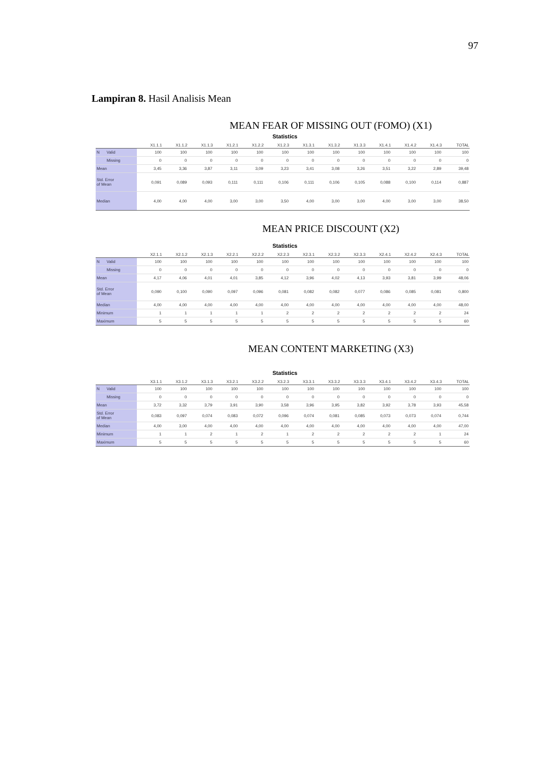97
Lampiran 8. Hasil Analisis Mean
MEAN FEAR OF MISSING OUT (FOMO) (X1)
Statistics
| | | X1.1.1 | X1.1.2 | X1.1.3 | X1.2.1 | X1.2.2 | X1.2.3 | X1.3.1 | X1.3.2 | X1.3.3 | X1.4.1 | X1.4.2 | X1.4.3 | TOTAL |
| --- | --- | --- | --- | --- | --- | --- | --- | --- | --- | --- | --- | --- | --- | --- |
| N | Valid | 100 | 100 | 100 | 100 | 100 | 100 | 100 | 100 | 100 | 100 | 100 | 100 | 100 |
| | Missing | 0 | 0 | 0 | 0 | 0 | 0 | 0 | 0 | 0 | 0 | 0 | 0 | 0 |
| Mean | | 3,45 | 3,36 | 3,87 | 3,11 | 3,09 | 3,23 | 3,41 | 3,08 | 3,26 | 3,51 | 3,22 | 2,89 | 39,48 |
| Std. Error of Mean | | 0,091 | 0,089 | 0,093 | 0,111 | 0,111 | 0,106 | 0,111 | 0,106 | 0,105 | 0,088 | 0,100 | 0,114 | 0,887 |
| Median | | 4,00 | 4,00 | 4,00 | 3,00 | 3,00 | 3,50 | 4,00 | 3,00 | 3,00 | 4,00 | 3,00 | 3,00 | 38,50 |
MEAN PRICE DISCOUNT (X2)
Statistics
| | | X2.1.1 | X2.1.2 | X2.1.3 | X2.2.1 | X2.2.2 | X2.2.3 | X2.3.1 | X2.3.2 | X2.3.3 | X2.4.1 | X2.4.2 | X2.4.3 | TOTAL |
| --- | --- | --- | --- | --- | --- | --- | --- | --- | --- | --- | --- | --- | --- | --- |
| N | Valid | 100 | 100 | 100 | 100 | 100 | 100 | 100 | 100 | 100 | 100 | 100 | 100 | 100 |
| | Missing | 0 | 0 | 0 | 0 | 0 | 0 | 0 | 0 | 0 | 0 | 0 | 0 | 0 |
| Mean | | 4,17 | 4,06 | 4,01 | 4,01 | 3,85 | 4,12 | 3,96 | 4,02 | 4,13 | 3,93 | 3,81 | 3,99 | 48,06 |
| Std. Error of Mean | | 0,090 | 0,100 | 0,090 | 0,097 | 0,096 | 0,081 | 0,082 | 0,082 | 0,077 | 0,086 | 0,085 | 0,081 | 0,800 |
| Median | | 4,00 | 4,00 | 4,00 | 4,00 | 4,00 | 4,00 | 4,00 | 4,00 | 4,00 | 4,00 | 4,00 | 4,00 | 48,00 |
| Minimum | | 1 | 1 | 1 | 1 | 1 | 2 | 2 | 2 | 2 | 2 | 2 | 2 | 24 |
| Maximum | | 5 | 5 | 5 | 5 | 5 | 5 | 5 | 5 | 5 | 5 | 5 | 5 | 60 |
MEAN CONTENT MARKETING (X3)
Statistics
| | | X3.1.1 | X3.1.2 | X3.1.3 | X3.2.1 | X3.2.2 | X3.2.3 | X3.3.1 | X3.3.2 | X3.3.3 | X3.4.1 | X3.4.2 | X3.4.3 | TOTAL |
| --- | --- | --- | --- | --- | --- | --- | --- | --- | --- | --- | --- | --- | --- | --- |
| N | Valid | 100 | 100 | 100 | 100 | 100 | 100 | 100 | 100 | 100 | 100 | 100 | 100 | 100 |
| | Missing | 0 | 0 | 0 | 0 | 0 | 0 | 0 | 0 | 0 | 0 | 0 | 0 | 0 |
| Mean | | 3,72 | 3,32 | 3,79 | 3,91 | 3,90 | 3,58 | 3,96 | 3,95 | 3,82 | 3,92 | 3,78 | 3,93 | 45,58 |
| Std. Error of Mean | | 0,083 | 0,097 | 0,074 | 0,083 | 0,072 | 0,096 | 0,074 | 0,081 | 0,085 | 0,073 | 0,073 | 0,074 | 0,744 |
| Median | | 4,00 | 3,00 | 4,00 | 4,00 | 4,00 | 4,00 | 4,00 | 4,00 | 4,00 | 4,00 | 4,00 | 4,00 | 47,00 |
| Minimum | | 1 | 1 | 2 | 1 | 2 | 1 | 2 | 2 | 2 | 2 | 2 | 1 | 24 |
| Maximum | | 5 | 5 | 5 | 5 | 5 | 5 | 5 | 5 | 5 | 5 | 5 | 5 | 60 |